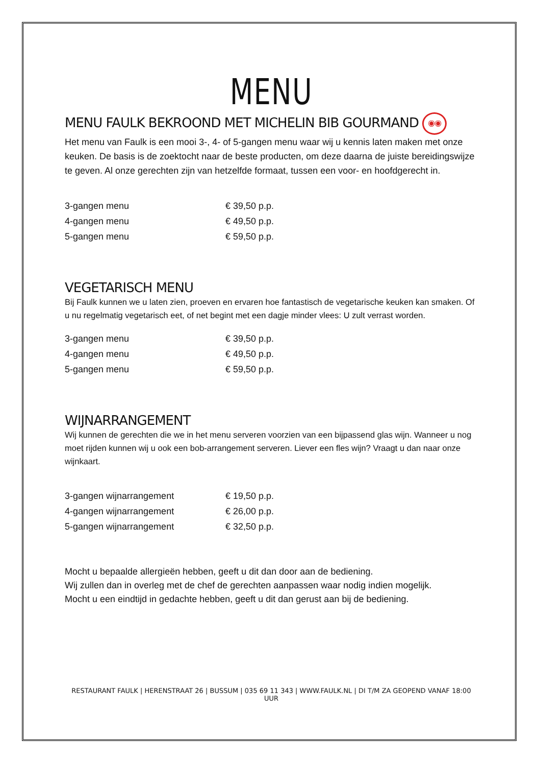MENU
MENU FAULK BEKROOND MET MICHELIN BIB GOURMAND ◉◉
Het menu van Faulk is een mooi 3-, 4- of 5-gangen menu waar wij u kennis laten maken met onze keuken. De basis is de zoektocht naar de beste producten, om deze daarna de juiste bereidingswijze te geven. Al onze gerechten zijn van hetzelfde formaat, tussen een voor- en hoofdgerecht in.
| 3-gangen menu | € 39,50 p.p. |
| 4-gangen menu | € 49,50 p.p. |
| 5-gangen menu | € 59,50 p.p. |
VEGETARISCH MENU
Bij Faulk kunnen we u laten zien, proeven en ervaren hoe fantastisch de vegetarische keuken kan smaken. Of u nu regelmatig vegetarisch eet, of net begint met een dagje minder vlees: U zult verrast worden.
| 3-gangen menu | € 39,50 p.p. |
| 4-gangen menu | € 49,50 p.p. |
| 5-gangen menu | € 59,50 p.p. |
WIJNARRANGEMENT
Wij kunnen de gerechten die we in het menu serveren voorzien van een bijpassend glas wijn. Wanneer u nog moet rijden kunnen wij u ook een bob-arrangement serveren. Liever een fles wijn? Vraagt u dan naar onze wijnkaart.
| 3-gangen wijnarrangement | € 19,50 p.p. |
| 4-gangen wijnarrangement | € 26,00 p.p. |
| 5-gangen wijnarrangement | € 32,50 p.p. |
Mocht u bepaalde allergieën hebben, geeft u dit dan door aan de bediening.
Wij zullen dan in overleg met de chef de gerechten aanpassen waar nodig indien mogelijk.
Mocht u een eindtijd in gedachte hebben, geeft u dit dan gerust aan bij de bediening.
RESTAURANT FAULK | HERENSTRAAT 26 | BUSSUM | 035 69 11 343 | WWW.FAULK.NL | DI T/M ZA GEOPEND VANAF 18:00 UUR